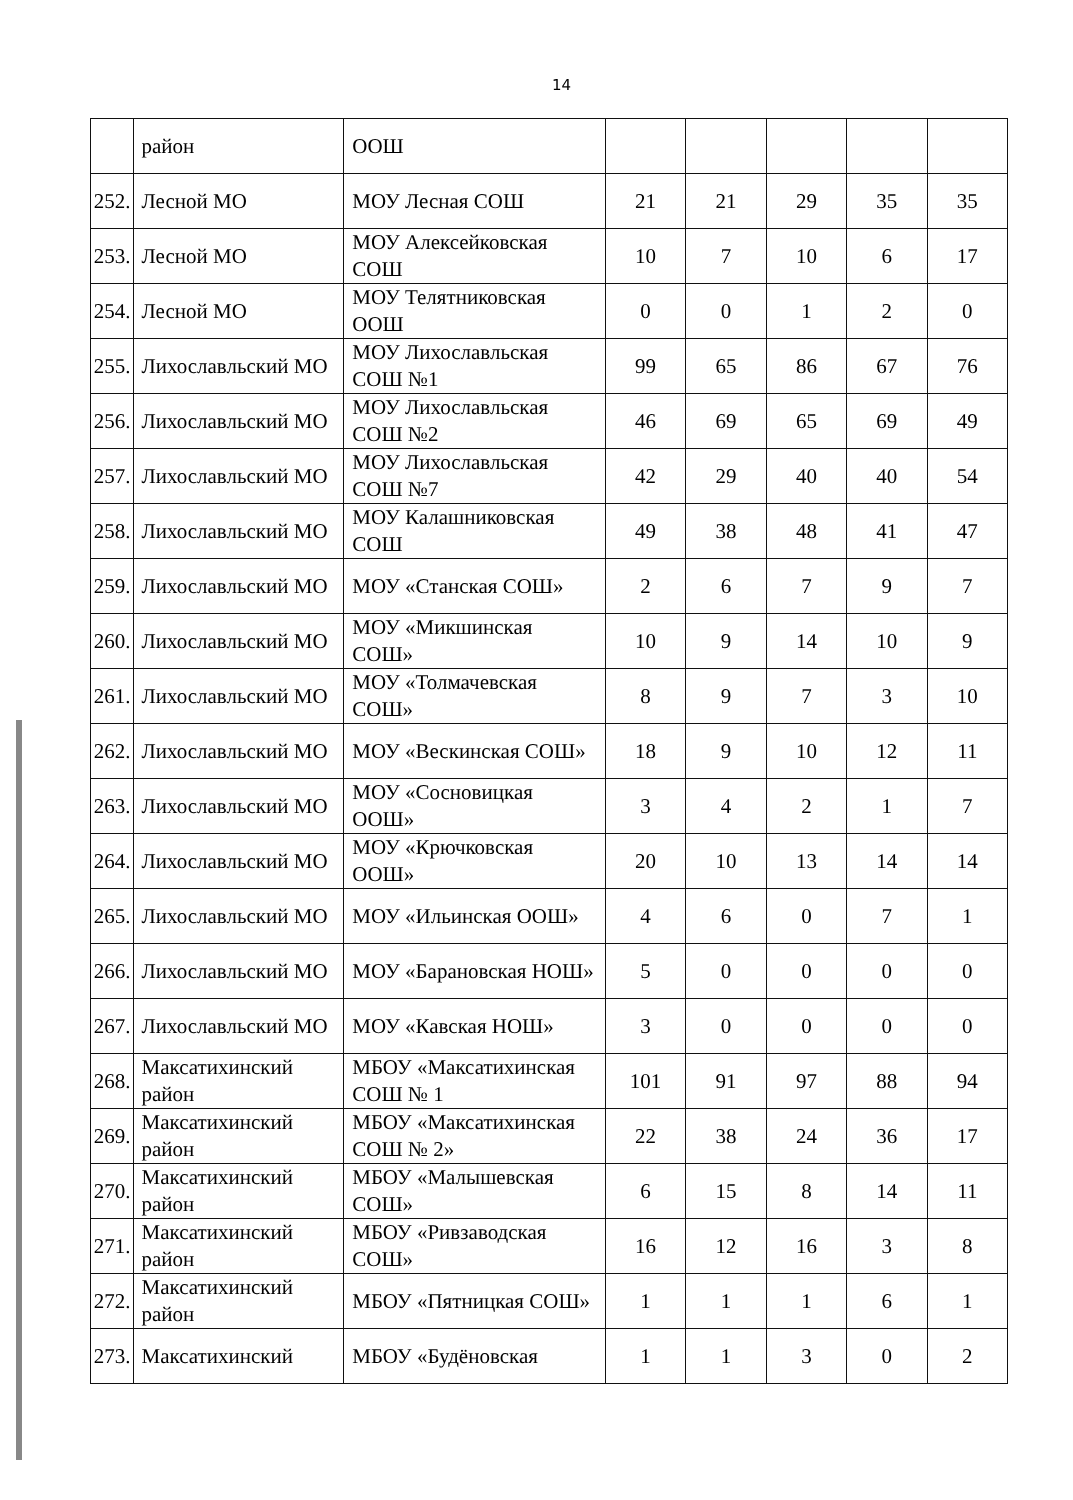14
| | район | ООШ | | | | | |
| 252. | Лесной МО | МОУ Лесная СОШ | 21 | 21 | 29 | 35 | 35 |
| 253. | Лесной МО | МОУ Алексейковская СОШ | 10 | 7 | 10 | 6 | 17 |
| 254. | Лесной МО | МОУ Телятниковская ООШ | 0 | 0 | 1 | 2 | 0 |
| 255. | Лихославльский МО | МОУ Лихославльская СОШ №1 | 99 | 65 | 86 | 67 | 76 |
| 256. | Лихославльский МО | МОУ Лихославльская СОШ №2 | 46 | 69 | 65 | 69 | 49 |
| 257. | Лихославльский МО | МОУ Лихославльская СОШ №7 | 42 | 29 | 40 | 40 | 54 |
| 258. | Лихославльский МО | МОУ Калашниковская СОШ | 49 | 38 | 48 | 41 | 47 |
| 259. | Лихославльский МО | МОУ «Станская СОШ» | 2 | 6 | 7 | 9 | 7 |
| 260. | Лихославльский МО | МОУ «Микшинская СОШ» | 10 | 9 | 14 | 10 | 9 |
| 261. | Лихославльский МО | МОУ «Толмачевская СОШ» | 8 | 9 | 7 | 3 | 10 |
| 262. | Лихославльский МО | МОУ «Вескинская СОШ» | 18 | 9 | 10 | 12 | 11 |
| 263. | Лихославльский МО | МОУ «Сосновицкая ООШ» | 3 | 4 | 2 | 1 | 7 |
| 264. | Лихославльский МО | МОУ «Крючковская ООШ» | 20 | 10 | 13 | 14 | 14 |
| 265. | Лихославльский МО | МОУ «Ильинская ООШ» | 4 | 6 | 0 | 7 | 1 |
| 266. | Лихославльский МО | МОУ «Барановская НОШ» | 5 | 0 | 0 | 0 | 0 |
| 267. | Лихославльский МО | МОУ «Кавская НОШ» | 3 | 0 | 0 | 0 | 0 |
| 268. | Максатихинский район | МБОУ «Максатихинская СОШ № 1 | 101 | 91 | 97 | 88 | 94 |
| 269. | Максатихинский район | МБОУ «Максатихинская СОШ № 2» | 22 | 38 | 24 | 36 | 17 |
| 270. | Максатихинский район | МБОУ «Малышевская СОШ» | 6 | 15 | 8 | 14 | 11 |
| 271. | Максатихинский район | МБОУ «Ривзаводская СОШ» | 16 | 12 | 16 | 3 | 8 |
| 272. | Максатихинский район | МБОУ «Пятницкая СОШ» | 1 | 1 | 1 | 6 | 1 |
| 273. | Максатихинский | МБОУ «Будёновская | 1 | 1 | 3 | 0 | 2 |